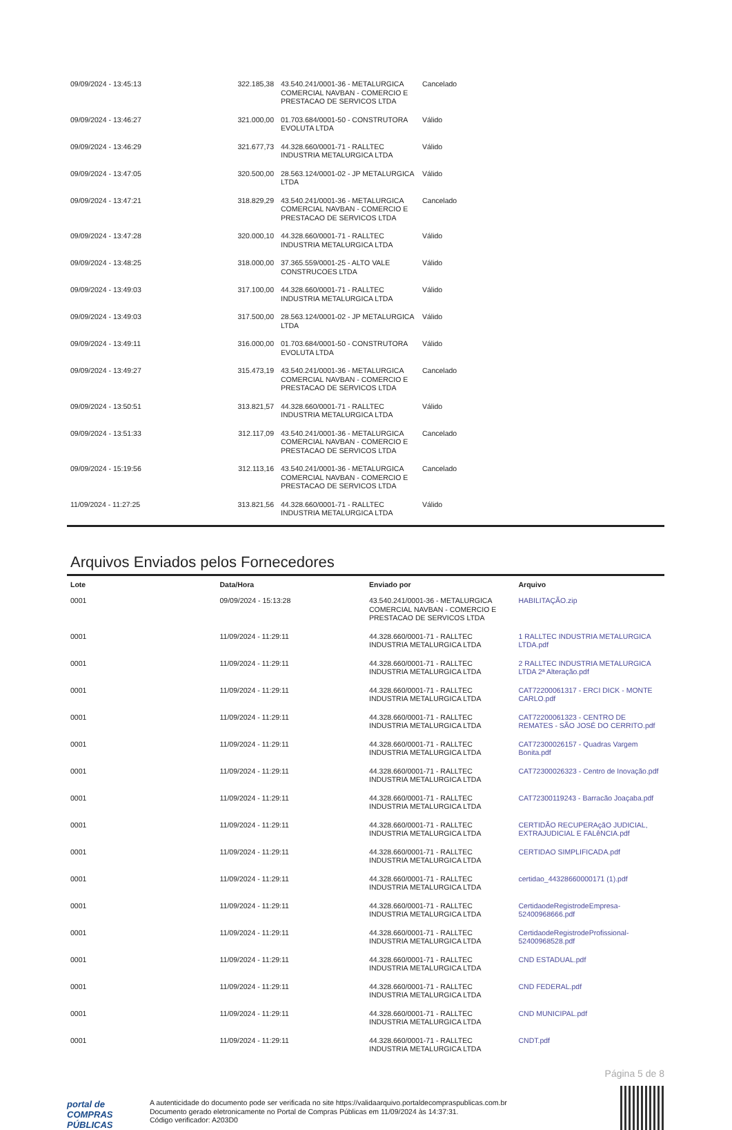| 09/09/2024 - 13:45:13 | 322.185,38 | 43.540.241/0001-36 - METALURGICA COMERCIAL NAVBAN - COMERCIO E PRESTACAO DE SERVICOS LTDA | Cancelado |
| 09/09/2024 - 13:46:27 | 321.000,00 | 01.703.684/0001-50 - CONSTRUTORA EVOLUTA LTDA | Válido |
| 09/09/2024 - 13:46:29 | 321.677,73 | 44.328.660/0001-71 - RALLTEC INDUSTRIA METALURGICA LTDA | Válido |
| 09/09/2024 - 13:47:05 | 320.500,00 | 28.563.124/0001-02 - JP METALURGICA LTDA | Válido |
| 09/09/2024 - 13:47:21 | 318.829,29 | 43.540.241/0001-36 - METALURGICA COMERCIAL NAVBAN - COMERCIO E PRESTACAO DE SERVICOS LTDA | Cancelado |
| 09/09/2024 - 13:47:28 | 320.000,10 | 44.328.660/0001-71 - RALLTEC INDUSTRIA METALURGICA LTDA | Válido |
| 09/09/2024 - 13:48:25 | 318.000,00 | 37.365.559/0001-25 - ALTO VALE CONSTRUCOES LTDA | Válido |
| 09/09/2024 - 13:49:03 | 317.100,00 | 44.328.660/0001-71 - RALLTEC INDUSTRIA METALURGICA LTDA | Válido |
| 09/09/2024 - 13:49:03 | 317.500,00 | 28.563.124/0001-02 - JP METALURGICA LTDA | Válido |
| 09/09/2024 - 13:49:11 | 316.000,00 | 01.703.684/0001-50 - CONSTRUTORA EVOLUTA LTDA | Válido |
| 09/09/2024 - 13:49:27 | 315.473,19 | 43.540.241/0001-36 - METALURGICA COMERCIAL NAVBAN - COMERCIO E PRESTACAO DE SERVICOS LTDA | Cancelado |
| 09/09/2024 - 13:50:51 | 313.821,57 | 44.328.660/0001-71 - RALLTEC INDUSTRIA METALURGICA LTDA | Válido |
| 09/09/2024 - 13:51:33 | 312.117,09 | 43.540.241/0001-36 - METALURGICA COMERCIAL NAVBAN - COMERCIO E PRESTACAO DE SERVICOS LTDA | Cancelado |
| 09/09/2024 - 15:19:56 | 312.113,16 | 43.540.241/0001-36 - METALURGICA COMERCIAL NAVBAN - COMERCIO E PRESTACAO DE SERVICOS LTDA | Cancelado |
| 11/09/2024 - 11:27:25 | 313.821,56 | 44.328.660/0001-71 - RALLTEC INDUSTRIA METALURGICA LTDA | Válido |
Arquivos Enviados pelos Fornecedores
| Lote | Data/Hora | Enviado por | Arquivo |
| --- | --- | --- | --- |
| 0001 | 09/09/2024 - 15:13:28 | 43.540.241/0001-36 - METALURGICA COMERCIAL NAVBAN - COMERCIO E PRESTACAO DE SERVICOS LTDA | HABILITAÇÃO.zip |
| 0001 | 11/09/2024 - 11:29:11 | 44.328.660/0001-71 - RALLTEC INDUSTRIA METALURGICA LTDA | 1 RALLTEC INDUSTRIA METALURGICA LTDA.pdf |
| 0001 | 11/09/2024 - 11:29:11 | 44.328.660/0001-71 - RALLTEC INDUSTRIA METALURGICA LTDA | 2 RALLTEC INDUSTRIA METALURGICA LTDA 2ª Alteração.pdf |
| 0001 | 11/09/2024 - 11:29:11 | 44.328.660/0001-71 - RALLTEC INDUSTRIA METALURGICA LTDA | CAT72200061317 - ERCI DICK - MONTE CARLO.pdf |
| 0001 | 11/09/2024 - 11:29:11 | 44.328.660/0001-71 - RALLTEC INDUSTRIA METALURGICA LTDA | CAT72200061323 - CENTRO DE REMATES - SÃO JOSÉ DO CERRITO.pdf |
| 0001 | 11/09/2024 - 11:29:11 | 44.328.660/0001-71 - RALLTEC INDUSTRIA METALURGICA LTDA | CAT72300026157 - Quadras Vargem Bonita.pdf |
| 0001 | 11/09/2024 - 11:29:11 | 44.328.660/0001-71 - RALLTEC INDUSTRIA METALURGICA LTDA | CAT72300026323 - Centro de Inovação.pdf |
| 0001 | 11/09/2024 - 11:29:11 | 44.328.660/0001-71 - RALLTEC INDUSTRIA METALURGICA LTDA | CAT72300119243 - Barracão Joaçaba.pdf |
| 0001 | 11/09/2024 - 11:29:11 | 44.328.660/0001-71 - RALLTEC INDUSTRIA METALURGICA LTDA | CERTIDÃO RECUPERAçãO JUDICIAL, EXTRAJUDICIAL E FALêNCIA.pdf |
| 0001 | 11/09/2024 - 11:29:11 | 44.328.660/0001-71 - RALLTEC INDUSTRIA METALURGICA LTDA | CERTIDAO SIMPLIFICADA.pdf |
| 0001 | 11/09/2024 - 11:29:11 | 44.328.660/0001-71 - RALLTEC INDUSTRIA METALURGICA LTDA | certidao_44328660000171 (1).pdf |
| 0001 | 11/09/2024 - 11:29:11 | 44.328.660/0001-71 - RALLTEC INDUSTRIA METALURGICA LTDA | CertidaodeRegistrodeEmpresa-52400968666.pdf |
| 0001 | 11/09/2024 - 11:29:11 | 44.328.660/0001-71 - RALLTEC INDUSTRIA METALURGICA LTDA | CertidaodeRegistrodeProfissional-52400968528.pdf |
| 0001 | 11/09/2024 - 11:29:11 | 44.328.660/0001-71 - RALLTEC INDUSTRIA METALURGICA LTDA | CND ESTADUAL.pdf |
| 0001 | 11/09/2024 - 11:29:11 | 44.328.660/0001-71 - RALLTEC INDUSTRIA METALURGICA LTDA | CND FEDERAL.pdf |
| 0001 | 11/09/2024 - 11:29:11 | 44.328.660/0001-71 - RALLTEC INDUSTRIA METALURGICA LTDA | CND MUNICIPAL.pdf |
| 0001 | 11/09/2024 - 11:29:11 | 44.328.660/0001-71 - RALLTEC INDUSTRIA METALURGICA LTDA | CNDT.pdf |
Página 5 de 8
portal de
COMPRAS
PÚBLICAS
A autenticidade do documento pode ser verificada no site https://validaarquivo.portaldecompraspublicas.com.br
Documento gerado eletronicamente no Portal de Compras Públicas em 11/09/2024 às 14:37:31.
Código verificador: A203D0